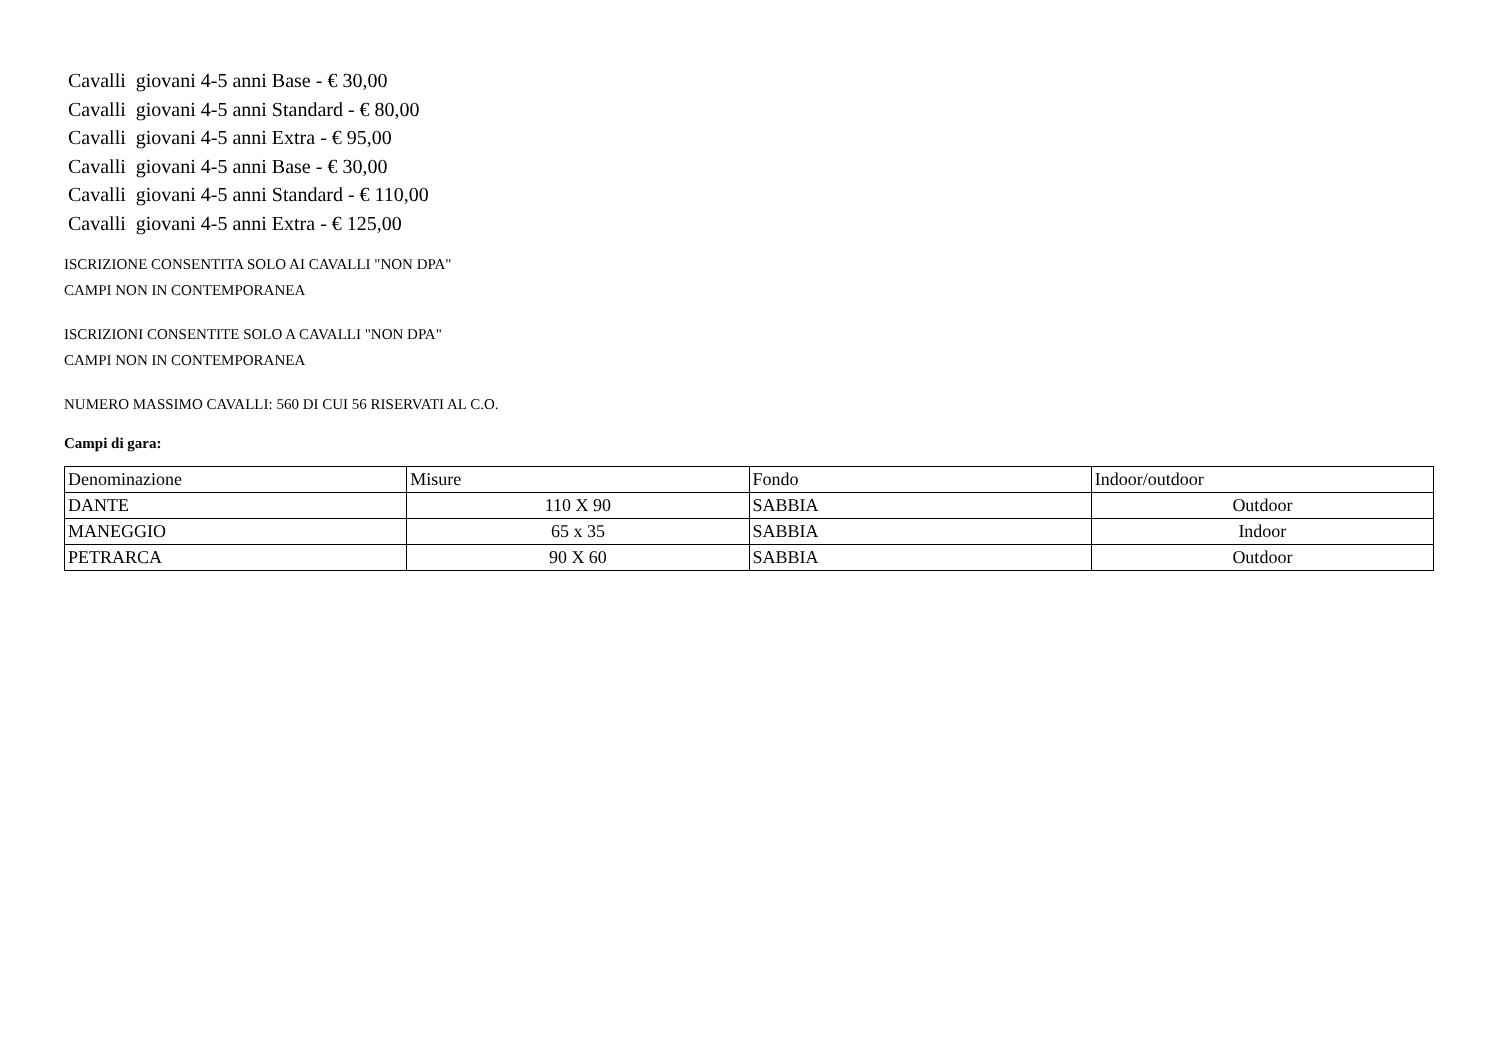Cavalli giovani 4-5 anni Base - € 30,00
Cavalli giovani 4-5 anni Standard - € 80,00
Cavalli giovani 4-5 anni Extra - € 95,00
Cavalli giovani 4-5 anni Base - € 30,00
Cavalli giovani 4-5 anni Standard - € 110,00
Cavalli giovani 4-5 anni Extra - € 125,00
ISCRIZIONE CONSENTITA SOLO AI CAVALLI "NON DPA"
CAMPI NON IN CONTEMPORANEA
ISCRIZIONI CONSENTITE SOLO A CAVALLI "NON DPA"
CAMPI NON IN CONTEMPORANEA
NUMERO MASSIMO CAVALLI: 560 DI CUI 56 RISERVATI AL C.O.
Campi di gara:
| Denominazione | Misure | Fondo | Indoor/outdoor |
| DANTE | 110 X 90 | SABBIA | Outdoor |
| MANEGGIO | 65 x 35 | SABBIA | Indoor |
| PETRARCA | 90 X 60 | SABBIA | Outdoor |